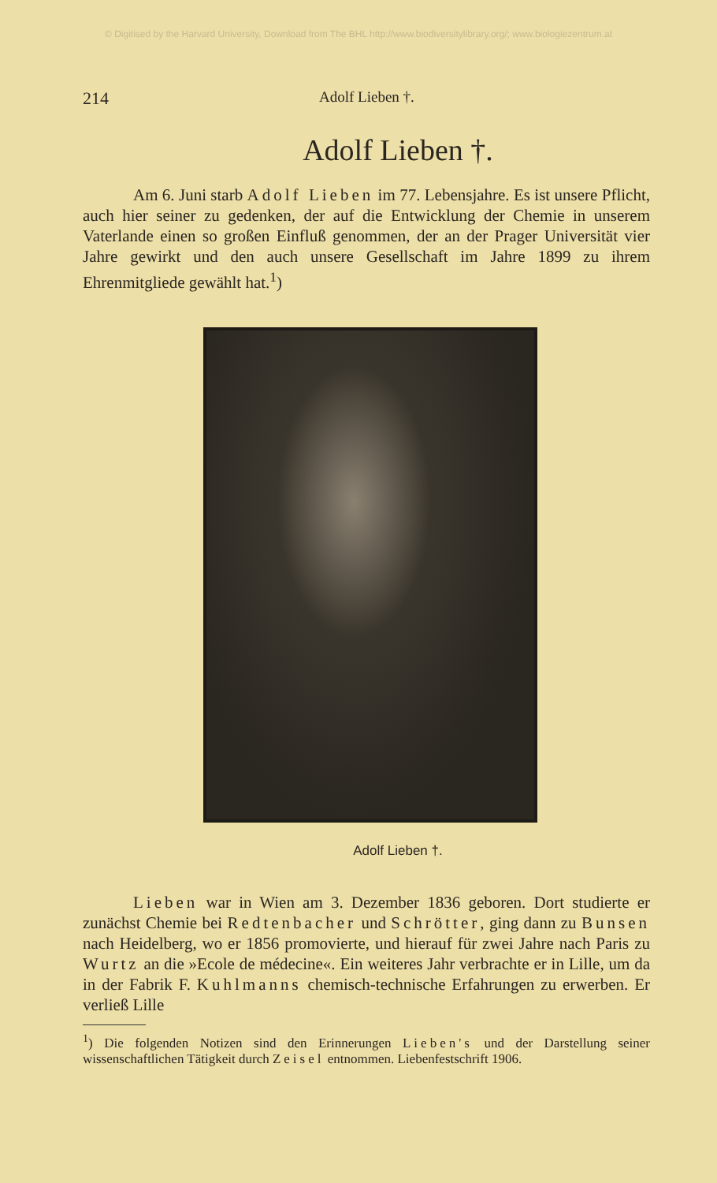© Digitised by the Harvard University, Download from The BHL http://www.biodiversitylibrary.org/; www.biologiezentrum.at
214 Adolf Lieben †.
Adolf Lieben †.
Am 6. Juni starb Adolf Lieben im 77. Lebensjahre. Es ist unsere Pflicht, auch hier seiner zu gedenken, der auf die Entwicklung der Chemie in unserem Vaterlande einen so großen Einfluß genommen, der an der Prager Universität vier Jahre gewirkt und den auch unsere Gesellschaft im Jahre 1899 zu ihrem Ehrenmitgliede gewählt hat.<sup>1</sup>)
Adolf Lieben †.
Lieben war in Wien am 3. Dezember 1836 geboren. Dort studierte er zunächst Chemie bei Redtenbacher und Schrötter, ging dann zu Bunsen nach Heidelberg, wo er 1856 promovierte, und hierauf für zwei Jahre nach Paris zu Wurtz an die »Ecole de médecine«. Ein weiteres Jahr verbrachte er in Lille, um da in der Fabrik F. Kuhlmanns chemisch-technische Erfahrungen zu erwerben. Er verließ Lille
<sup>1</sup>) Die folgenden Notizen sind den Erinnerungen Lieben's und der Darstellung seiner wissenschaftlichen Tätigkeit durch Zeisel entnommen. Liebenfestschrift 1906.